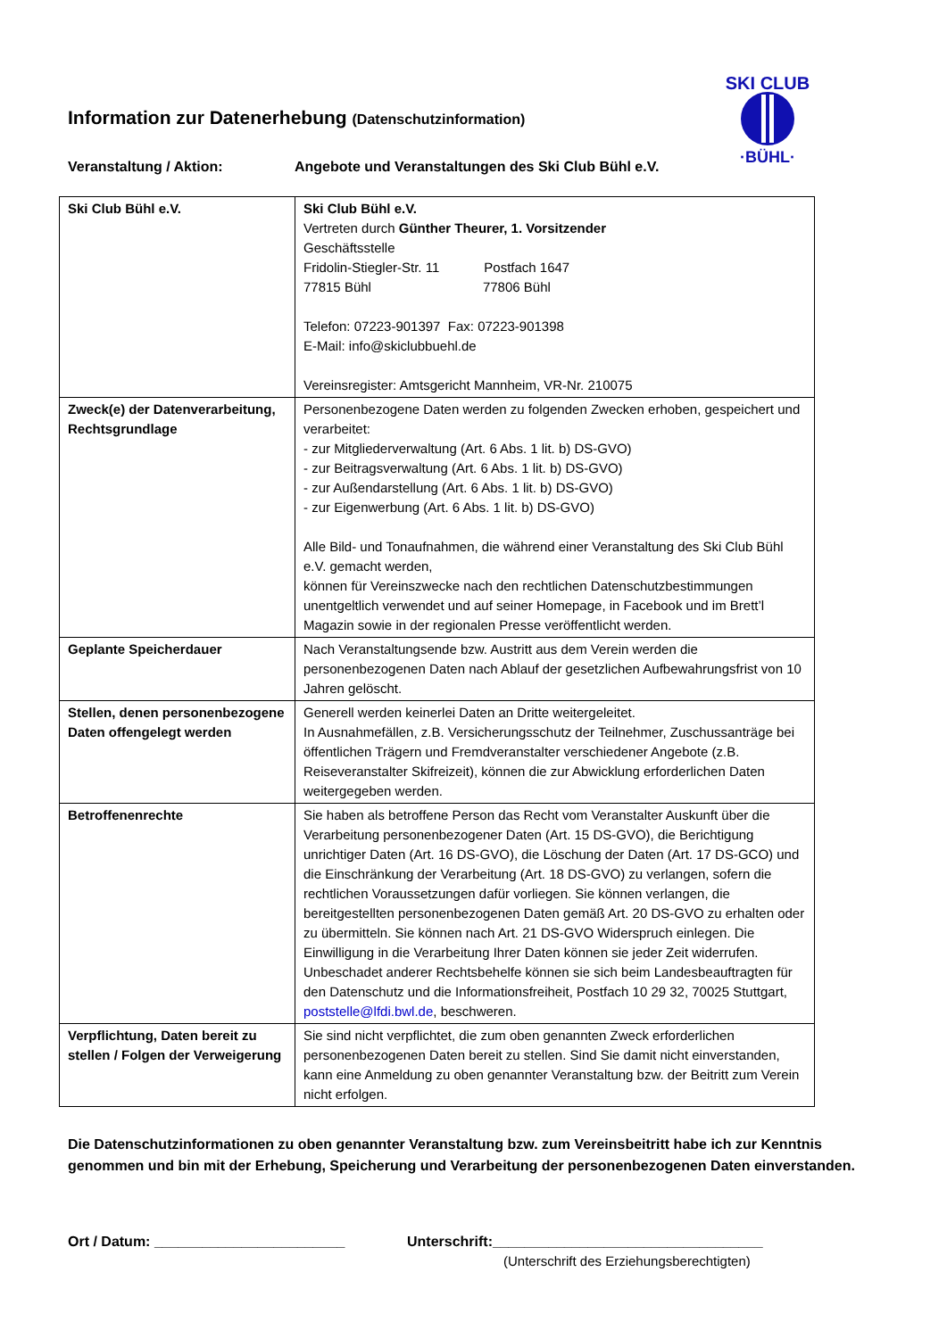SKI CLUB
·BÜHL·
Information zur Datenerhebung (Datenschutzinformation)
Veranstaltung / Aktion: Angebote und Veranstaltungen des Ski Club Bühl e.V.
| Ski Club Bühl e.V. | Ski Club Bühl e.V. Vertreten durch Günther Theurer, 1. Vorsitzender Geschäftsstelle Fridolin-Stiegler-Str. 11 Postfach 1647 77815 Bühl 77806 Bühl Telefon: 07223-901397 Fax: 07223-901398 E-Mail: info@skiclubbuehl.de Vereinsregister: Amtsgericht Mannheim, VR-Nr. 210075 |
| Zweck(e) der Datenverarbeitung, Rechtsgrundlage | Personenbezogene Daten werden zu folgenden Zwecken erhoben, gespeichert und verarbeitet: - zur Mitgliederverwaltung (Art. 6 Abs. 1 lit. b) DS-GVO) - zur Beitragsverwaltung (Art. 6 Abs. 1 lit. b) DS-GVO) - zur Außendarstellung (Art. 6 Abs. 1 lit. b) DS-GVO) - zur Eigenwerbung (Art. 6 Abs. 1 lit. b) DS-GVO) Alle Bild- und Tonaufnahmen, die während einer Veranstaltung des Ski Club Bühl e.V. gemacht werden, können für Vereinszwecke nach den rechtlichen Datenschutzbestimmungen unentgeltlich verwendet und auf seiner Homepage, in Facebook und im Brett’l Magazin sowie in der regionalen Presse veröffentlicht werden. |
| Geplante Speicherdauer | Nach Veranstaltungsende bzw. Austritt aus dem Verein werden die personenbezogenen Daten nach Ablauf der gesetzlichen Aufbewahrungsfrist von 10 Jahren gelöscht. |
| Stellen, denen personenbezogene Daten offengelegt werden | Generell werden keinerlei Daten an Dritte weitergeleitet. In Ausnahmefällen, z.B. Versicherungsschutz der Teilnehmer, Zuschussanträge bei öffentlichen Trägern und Fremdveranstalter verschiedener Angebote (z.B. Reiseveranstalter Skifreizeit), können die zur Abwicklung erforderlichen Daten weitergegeben werden. |
| Betroffenenrechte | Sie haben als betroffene Person das Recht vom Veranstalter Auskunft über die Verarbeitung personenbezogener Daten (Art. 15 DS-GVO), die Berichtigung unrichtiger Daten (Art. 16 DS-GVO), die Löschung der Daten (Art. 17 DS-GCO) und die Einschränkung der Verarbeitung (Art. 18 DS-GVO) zu verlangen, sofern die rechtlichen Voraussetzungen dafür vorliegen. Sie können verlangen, die bereitgestellten personenbezogenen Daten gemäß Art. 20 DS-GVO zu erhalten oder zu übermitteln. Sie können nach Art. 21 DS-GVO Widerspruch einlegen. Die Einwilligung in die Verarbeitung Ihrer Daten können sie jeder Zeit widerrufen. Unbeschadet anderer Rechtsbehelfe können sie sich beim Landesbeauftragten für den Datenschutz und die Informationsfreiheit, Postfach 10 29 32, 70025 Stuttgart, poststelle@lfdi.bwl.de , beschweren. |
| Verpflichtung, Daten bereit zu stellen / Folgen der Verweigerung | Sie sind nicht verpflichtet, die zum oben genannten Zweck erforderlichen personenbezogenen Daten bereit zu stellen. Sind Sie damit nicht einverstanden, kann eine Anmeldung zu oben genannter Veranstaltung bzw. der Beitritt zum Verein nicht erfolgen. |
Die Datenschutzinformationen zu oben genannter Veranstaltung bzw. zum Vereinsbeitritt habe ich zur Kenntnis genommen und bin mit der Erhebung, Speicherung und Verarbeitung der personenbezogenen Daten einverstanden.
Ort / Datum: ________________________ Unterschrift:__________________________________
(Unterschrift des Erziehungsberechtigten)